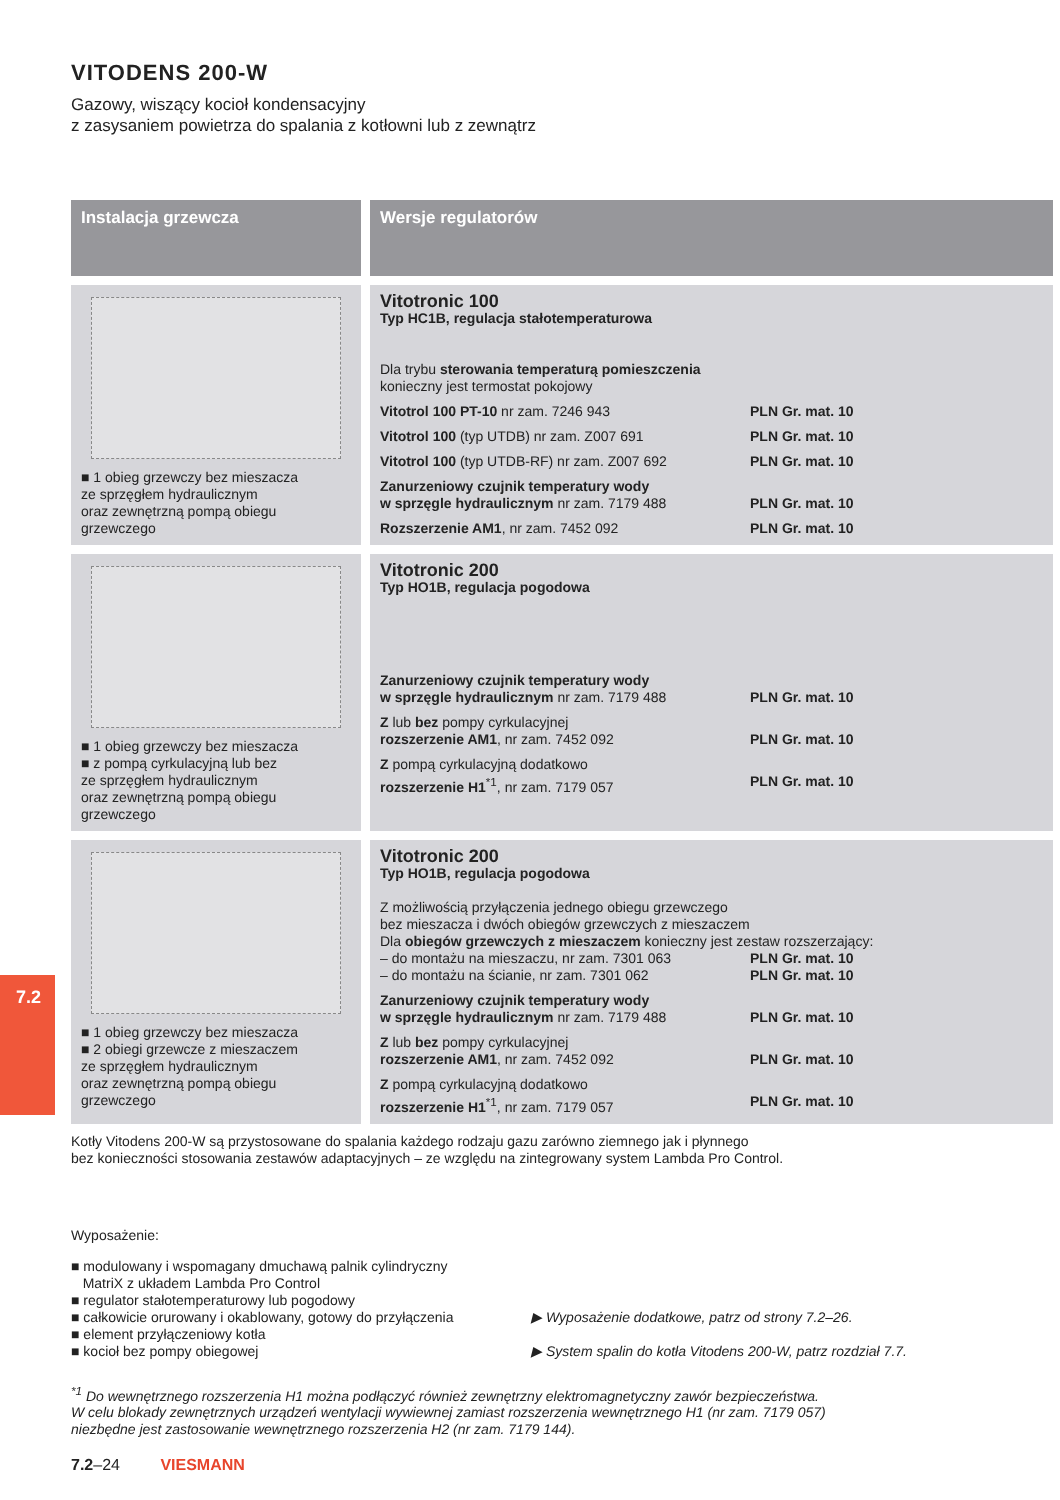7.2
VITODENS 200-W
Gazowy, wiszący kocioł kondensacyjny
z zasysaniem powietrza do spalania z kotłowni lub z zewnątrz
| Instalacja grzewcza | Wersje regulatorów |
| --- | --- |
| ■ 1 obieg grzewczy bez mieszacza ze sprzęgłem hydraulicznym oraz zewnętrzną pompą obiegu grzewczego | Vitotronic 100 Typ HC1B, regulacja stałotemperaturowa Dla trybu sterowania temperaturą pomieszczenia konieczny jest termostat pokojowy Vitotrol 100 PT-10 nr zam. 7246 943 PLN Gr. mat. 10 Vitotrol 100 (typ UTDB) nr zam. Z007 691 PLN Gr. mat. 10 Vitotrol 100 (typ UTDB-RF) nr zam. Z007 692 PLN Gr. mat. 10 Zanurzeniowy czujnik temperatury wody w sprzęgle hydraulicznym nr zam. 7179 488 PLN Gr. mat. 10 Rozszerzenie AM1 , nr zam. 7452 092 PLN Gr. mat. 10 |
| ■ 1 obieg grzewczy bez mieszacza ■ z pompą cyrkulacyjną lub bez ze sprzęgłem hydraulicznym oraz zewnętrzną pompą obiegu grzewczego | Vitotronic 200 Typ HO1B, regulacja pogodowa Zanurzeniowy czujnik temperatury wody w sprzęgle hydraulicznym nr zam. 7179 488 PLN Gr. mat. 10 Z lub bez pompy cyrkulacyjnej rozszerzenie AM1 , nr zam. 7452 092 PLN Gr. mat. 10 Z pompą cyrkulacyjną dodatkowo rozszerzenie H1<sup>*1</sup>, nr zam. 7179 057 PLN Gr. mat. 10 |
| ■ 1 obieg grzewczy bez mieszacza ■ 2 obiegi grzewcze z mieszaczem ze sprzęgłem hydraulicznym oraz zewnętrzną pompą obiegu grzewczego | Vitotronic 200 Typ HO1B, regulacja pogodowa Z możliwością przyłączenia jednego obiegu grzewczego bez mieszacza i dwóch obiegów grzewczych z mieszaczem Dla obiegów grzewczych z mieszaczem konieczny jest zestaw rozszerzający: – do montażu na mieszaczu, nr zam. 7301 063 PLN Gr. mat. 10 – do montażu na ścianie, nr zam. 7301 062 PLN Gr. mat. 10 Zanurzeniowy czujnik temperatury wody w sprzęgle hydraulicznym nr zam. 7179 488 PLN Gr. mat. 10 Z lub bez pompy cyrkulacyjnej rozszerzenie AM1 , nr zam. 7452 092 PLN Gr. mat. 10 Z pompą cyrkulacyjną dodatkowo rozszerzenie H1<sup>*1</sup>, nr zam. 7179 057 PLN Gr. mat. 10 |
Kotły Vitodens 200-W są przystosowane do spalania każdego rodzaju gazu zarówno ziemnego jak i płynnego
bez konieczności stosowania zestawów adaptacyjnych – ze względu na zintegrowany system Lambda Pro Control.
Wyposażenie:
■ modulowany i wspomagany dmuchawą palnik cylindryczny
MatriX z układem Lambda Pro Control
■ regulator stałotemperaturowy lub pogodowy
■ całkowicie orurowany i okablowany, gotowy do przyłączenia
■ element przyłączeniowy kotła
■ kocioł bez pompy obiegowej
▶ Wyposażenie dodatkowe, patrz od strony 7.2–26.
▶ System spalin do kotła Vitodens 200-W, patrz rozdział 7.7.
<sup>*1</sup> Do wewnętrznego rozszerzenia H1 można podłączyć również zewnętrzny elektromagnetyczny zawór bezpieczeństwa.
W celu blokady zewnętrznych urządzeń wentylacji wywiewnej zamiast rozszerzenia wewnętrznego H1 (nr zam. 7179 057)
niezbędne jest zastosowanie wewnętrznego rozszerzenia H2 (nr zam. 7179 144).
7.2–24 VIESMANN